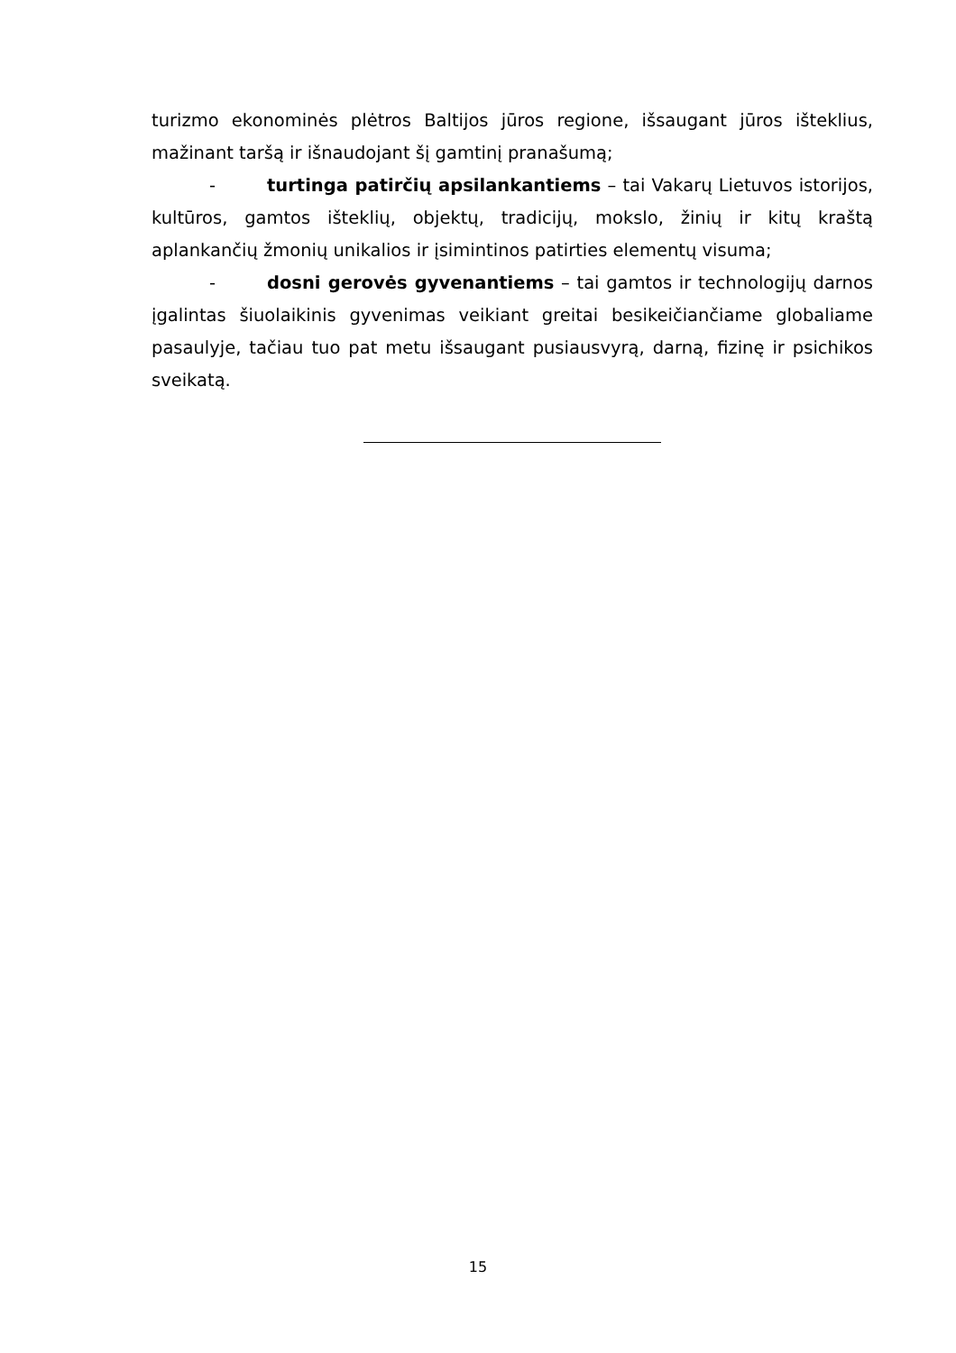turizmo ekonominės plėtros Baltijos jūros regione, išsaugant jūros išteklius, mažinant taršą ir išnaudojant šį gamtinį pranašumą;
- turtinga patirčių apsilankantiems – tai Vakarų Lietuvos istorijos, kultūros, gamtos išteklių, objektų, tradicijų, mokslo, žinių ir kitų kraštą aplankančių žmonių unikalios ir įsimintinos patirties elementų visuma;
- dosni gerovės gyvenantiems – tai gamtos ir technologijų darnos įgalintas šiuolaikinis gyvenimas veikiant greitai besikeičiančiame globaliame pasaulyje, tačiau tuo pat metu išsaugant pusiausvyrą, darną, fizinę ir psichikos sveikatą.
15